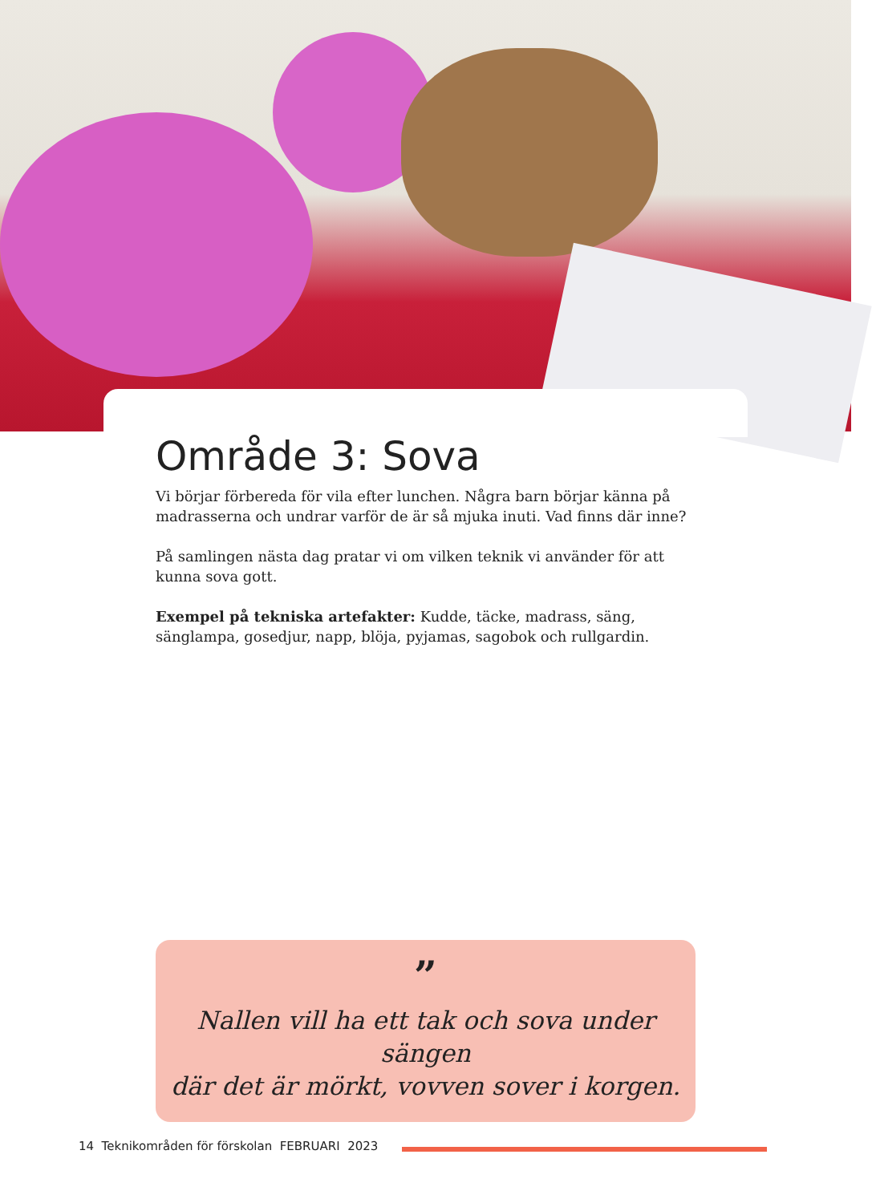Område 3: Sova
Vi börjar förbereda för vila efter lunchen. Några barn börjar känna på madras­serna och undrar varför de är så mjuka inuti. Vad finns där inne?
På samlingen nästa dag pratar vi om vilken teknik vi använder för att kunna sova gott.
Exempel på tekniska artefakter: Kudde, täcke, madrass, säng, sänglampa, gosedjur, napp, blöja, pyjamas, sagobok och rullgardin.
”
Nallen vill ha ett tak och sova under sängen
där det är mörkt, vovven sover i korgen.
14 Teknikområden för förskolan FEBRUARI 2023